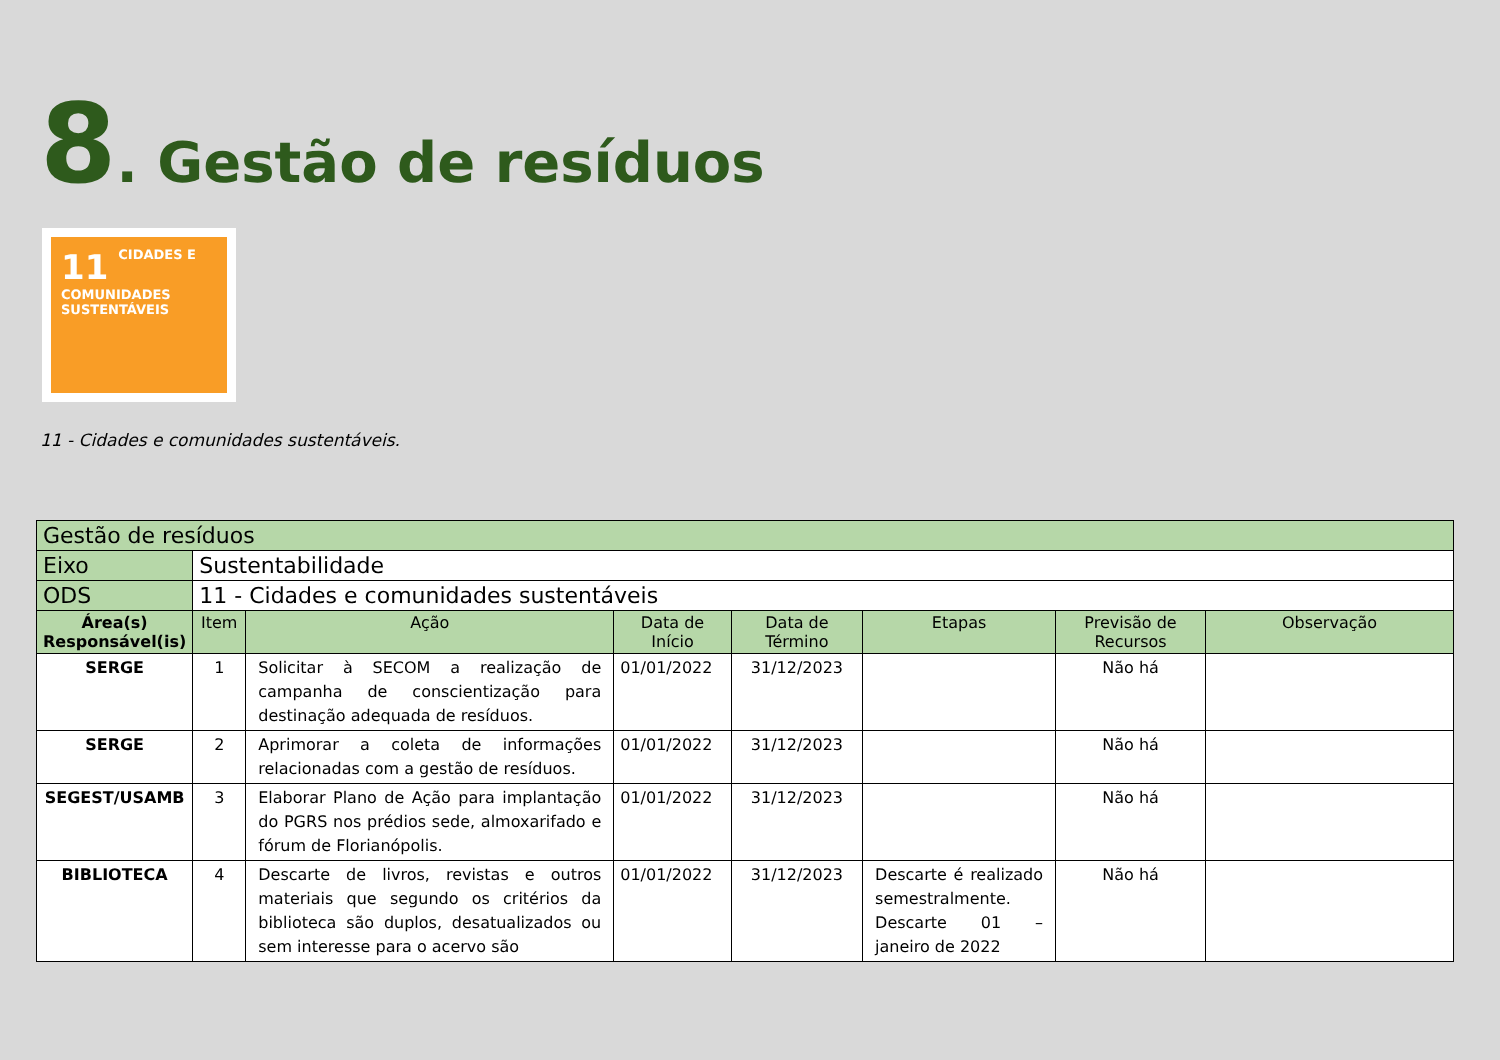8. Gestão de resíduos
11 CIDADES E COMUNIDADES SUSTENTÁVEIS
11 - Cidades e comunidades sustentáveis.
| Gestão de resíduos | | | | | | | |
| Eixo | Sustentabilidade | | | | | | |
| ODS | 11 - Cidades e comunidades sustentáveis | | | | | | |
| Área(s) Responsável(is) | Item | Ação | Data de Início | Data de Término | Etapas | Previsão de Recursos | Observação |
| SERGE | 1 | Solicitar à SECOM a realização de campanha de conscientização para destinação adequada de resíduos. | 01/01/2022 | 31/12/2023 | | Não há | |
| SERGE | 2 | Aprimorar a coleta de informações relacionadas com a gestão de resíduos. | 01/01/2022 | 31/12/2023 | | Não há | |
| SEGEST/USAMB | 3 | Elaborar Plano de Ação para implantação do PGRS nos prédios sede, almoxarifado e fórum de Florianópolis. | 01/01/2022 | 31/12/2023 | | Não há | |
| BIBLIOTECA | 4 | Descarte de livros, revistas e outros materiais que segundo os critérios da biblioteca são duplos, desatualizados ou sem interesse para o acervo são | 01/01/2022 | 31/12/2023 | Descarte é realizado semestralmente. Descarte 01 – janeiro de 2022 | Não há | |